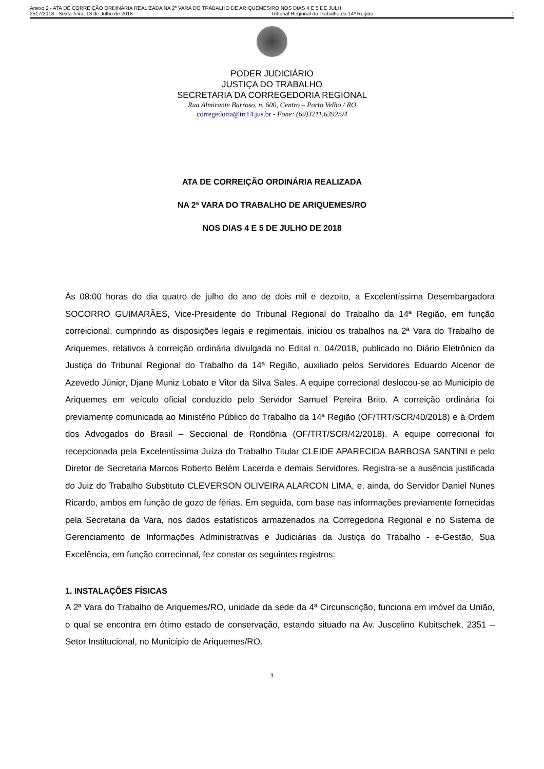Anexo 2 - ATA DE CORREIÇÃO ORDINÁRIA REALIZADA NA 2ª VARA DO TRABALHO DE ARIQUEMES/RO NOS DIAS 4 E 5 DE JULH
2517/2018 - Sexta-feira, 13 de Julho de 2018 Tribunal Regional do Trabalho da 14ª Região 1
PODER JUDICIÁRIO
JUSTIÇA DO TRABALHO
SECRETARIA DA CORREGEDORIA REGIONAL
Rua Almirante Barroso, n. 600, Centro – Porto Velho / RO
corregedoria@trt14.jus.br - Fone: (69)3211.6392/94
ATA DE CORREIÇÃO ORDINÁRIA REALIZADA
NA 2ª VARA DO TRABALHO DE ARIQUEMES/RO
NOS DIAS 4 E 5 DE JULHO DE 2018
Às 08:00 horas do dia quatro de julho do ano de dois mil e dezoito, a Excelentíssima Desembargadora SOCORRO GUIMARÃES, Vice-Presidente do Tribunal Regional do Trabalho da 14ª Região, em função correicional, cumprindo as disposições legais e regimentais, iniciou os trabalhos na 2ª Vara do Trabalho de Ariquemes, relativos à correição ordinária divulgada no Edital n. 04/2018, publicado no Diário Eletrônico da Justiça do Tribunal Regional do Trabalho da 14ª Região, auxiliado pelos Servidores Eduardo Alcenor de Azevedo Júnior, Djane Muniz Lobato e Vitor da Silva Sales. A equipe correcional deslocou-se ao Município de Ariquemes em veículo oficial conduzido pelo Servidor Samuel Pereira Brito. A correição ordinária foi previamente comunicada ao Ministério Público do Trabalho da 14ª Região (OF/TRT/SCR/40/2018) e à Ordem dos Advogados do Brasil – Seccional de Rondônia (OF/TRT/SCR/42/2018). A equipe correcional foi recepcionada pela Excelentíssima Juíza do Trabalho Titular CLEIDE APARECIDA BARBOSA SANTINI e pelo Diretor de Secretaria Marcos Roberto Belém Lacerda e demais Servidores. Registra-se a ausência justificada do Juiz do Trabalho Substituto CLEVERSON OLIVEIRA ALARCON LIMA, e, ainda, do Servidor Daniel Nunes Ricardo, ambos em função de gozo de férias. Em seguida, com base nas informações previamente fornecidas pela Secretaria da Vara, nos dados estatísticos armazenados na Corregedoria Regional e no Sistema de Gerenciamento de Informações Administrativas e Judiciárias da Justiça do Trabalho - e-Gestão, Sua Excelência, em função correcional, fez constar os seguintes registros:
1. INSTALAÇÕES FÍSICAS
A 2ª Vara do Trabalho de Ariquemes/RO, unidade da sede da 4ª Circunscrição, funciona em imóvel da União, o qual se encontra em ótimo estado de conservação, estando situado na Av. Juscelino Kubitschek, 2351 – Setor Institucional, no Município de Ariquemes/RO.
1